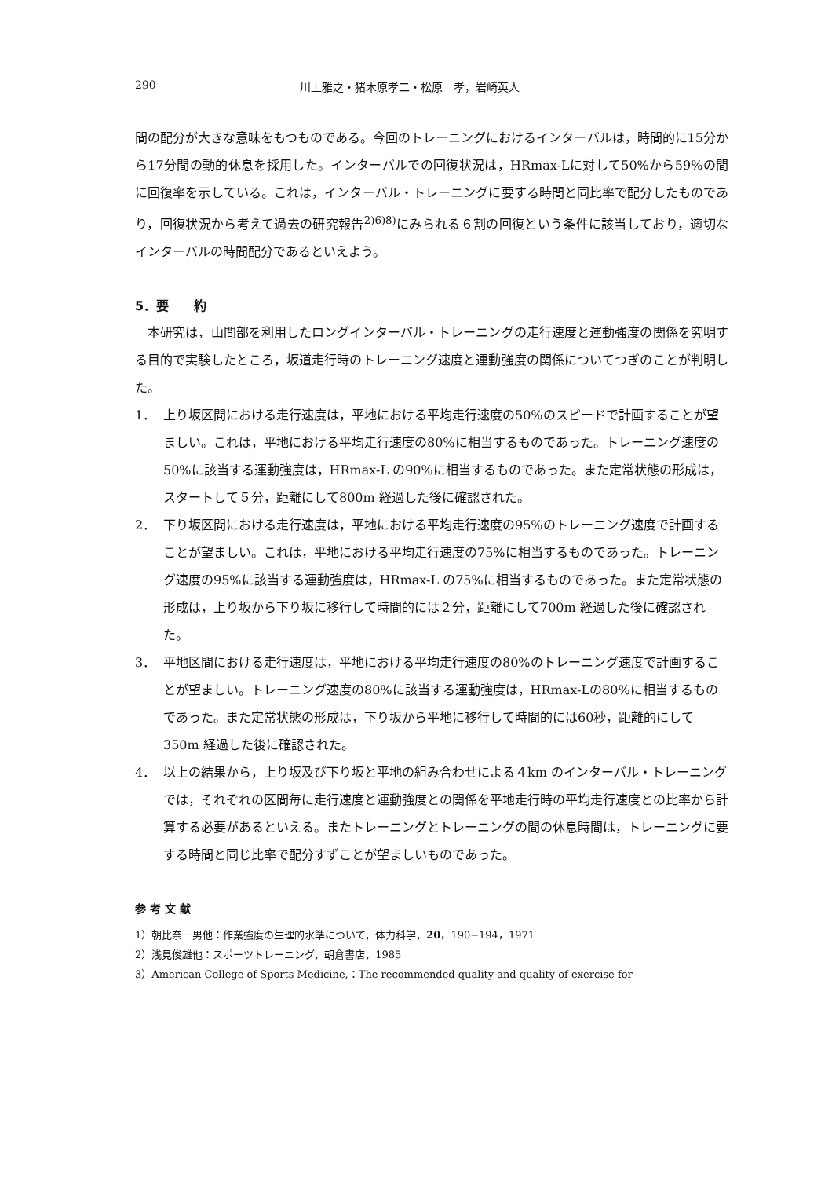290 川上雅之・猪木原孝二・松原　孝，岩崎英人
間の配分が大きな意味をもつものである。今回のトレーニングにおけるインターバルは，時間的に15分から17分間の動的休息を採用した。インターバルでの回復状況は，HRmax-Lに対して50%から59%の間に回復率を示している。これは，インターバル・トレーニングに要する時間と同比率で配分したものであり，回復状況から考えて過去の研究報告<sup>2)6)8)</sup>にみられる６割の回復という条件に該当しており，適切なインターバルの時間配分であるといえよう。
5．要　　約
　本研究は，山間部を利用したロングインターバル・トレーニングの走行速度と運動強度の関係を究明する目的で実験したところ，坂道走行時のトレーニング速度と運動強度の関係についてつぎのことが判明した。
1． 上り坂区間における走行速度は，平地における平均走行速度の50%のスピードで計画することが望ましい。これは，平地における平均走行速度の80%に相当するものであった。トレーニング速度の50%に該当する運動強度は，HRmax-L の90%に相当するものであった。また定常状態の形成は，スタートして５分，距離にして800m 経過した後に確認された。
2． 下り坂区間における走行速度は，平地における平均走行速度の95%のトレーニング速度で計画することが望ましい。これは，平地における平均走行速度の75%に相当するものであった。トレーニング速度の95%に該当する運動強度は，HRmax-L の75%に相当するものであった。また定常状態の形成は，上り坂から下り坂に移行して時間的には２分，距離にして700m 経過した後に確認された。
3． 平地区間における走行速度は，平地における平均走行速度の80%のトレーニング速度で計画することが望ましい。トレーニング速度の80%に該当する運動強度は，HRmax-Lの80%に相当するものであった。また定常状態の形成は，下り坂から平地に移行して時間的には60秒，距離的にして350m 経過した後に確認された。
4． 以上の結果から，上り坂及び下り坂と平地の組み合わせによる４km のインターバル・トレーニングでは，それぞれの区間毎に走行速度と運動強度との関係を平地走行時の平均走行速度との比率から計算する必要があるといえる。またトレーニングとトレーニングの間の休息時間は，トレーニングに要する時間と同じ比率で配分すずことが望ましいものであった。
参 考 文 献
1）朝比奈一男他：作業強度の生理的水準について，体力科学，20，190−194，1971
2）浅見俊雄他：スポーツトレーニング，朝倉書店，1985
3）American College of Sports Medicine,：The recommended quality and quality of exercise for